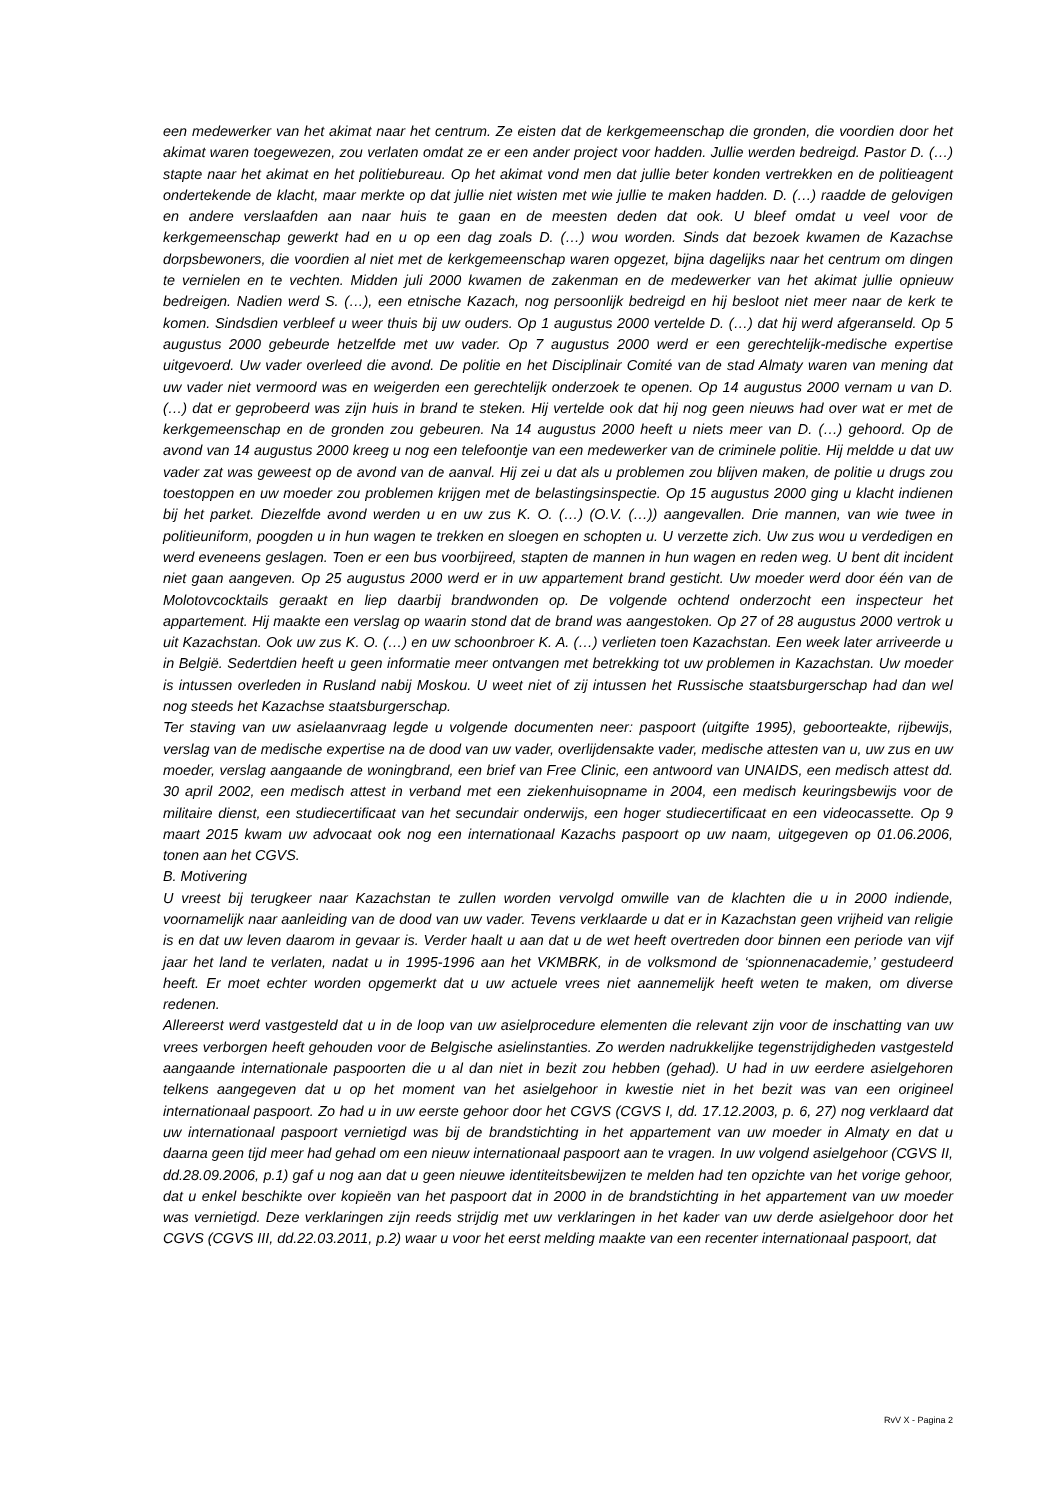een medewerker van het akimat naar het centrum. Ze eisten dat de kerkgemeenschap die gronden, die voordien door het akimat waren toegewezen, zou verlaten omdat ze er een ander project voor hadden. Jullie werden bedreigd. Pastor D. (…) stapte naar het akimat en het politiebureau. Op het akimat vond men dat jullie beter konden vertrekken en de politieagent ondertekende de klacht, maar merkte op dat jullie niet wisten met wie jullie te maken hadden. D. (…) raadde de gelovigen en andere verslaafden aan naar huis te gaan en de meesten deden dat ook. U bleef omdat u veel voor de kerkgemeenschap gewerkt had en u op een dag zoals D. (…) wou worden. Sinds dat bezoek kwamen de Kazachse dorpsbewoners, die voordien al niet met de kerkgemeenschap waren opgezet, bijna dagelijks naar het centrum om dingen te vernielen en te vechten. Midden juli 2000 kwamen de zakenman en de medewerker van het akimat jullie opnieuw bedreigen. Nadien werd S. (…), een etnische Kazach, nog persoonlijk bedreigd en hij besloot niet meer naar de kerk te komen. Sindsdien verbleef u weer thuis bij uw ouders. Op 1 augustus 2000 vertelde D. (…) dat hij werd afgeranseld. Op 5 augustus 2000 gebeurde hetzelfde met uw vader. Op 7 augustus 2000 werd er een gerechtelijk-medische expertise uitgevoerd. Uw vader overleed die avond. De politie en het Disciplinair Comité van de stad Almaty waren van mening dat uw vader niet vermoord was en weigerden een gerechtelijk onderzoek te openen. Op 14 augustus 2000 vernam u van D. (…) dat er geprobeerd was zijn huis in brand te steken. Hij vertelde ook dat hij nog geen nieuws had over wat er met de kerkgemeenschap en de gronden zou gebeuren. Na 14 augustus 2000 heeft u niets meer van D. (…) gehoord. Op de avond van 14 augustus 2000 kreeg u nog een telefoontje van een medewerker van de criminele politie. Hij meldde u dat uw vader zat was geweest op de avond van de aanval. Hij zei u dat als u problemen zou blijven maken, de politie u drugs zou toestoppen en uw moeder zou problemen krijgen met de belastingsinspectie. Op 15 augustus 2000 ging u klacht indienen bij het parket. Diezelfde avond werden u en uw zus K. O. (…) (O.V. (…)) aangevallen. Drie mannen, van wie twee in politieuniform, poogden u in hun wagen te trekken en sloegen en schopten u. U verzette zich. Uw zus wou u verdedigen en werd eveneens geslagen. Toen er een bus voorbijreed, stapten de mannen in hun wagen en reden weg. U bent dit incident niet gaan aangeven. Op 25 augustus 2000 werd er in uw appartement brand gesticht. Uw moeder werd door één van de Molotovcocktails geraakt en liep daarbij brandwonden op. De volgende ochtend onderzocht een inspecteur het appartement. Hij maakte een verslag op waarin stond dat de brand was aangestoken. Op 27 of 28 augustus 2000 vertrok u uit Kazachstan. Ook uw zus K. O. (…) en uw schoonbroer K. A. (…) verlieten toen Kazachstan. Een week later arriveerde u in België. Sedertdien heeft u geen informatie meer ontvangen met betrekking tot uw problemen in Kazachstan. Uw moeder is intussen overleden in Rusland nabij Moskou. U weet niet of zij intussen het Russische staatsburgerschap had dan wel nog steeds het Kazachse staatsburgerschap.
Ter staving van uw asielaanvraag legde u volgende documenten neer: paspoort (uitgifte 1995), geboorteakte, rijbewijs, verslag van de medische expertise na de dood van uw vader, overlijdensakte vader, medische attesten van u, uw zus en uw moeder, verslag aangaande de woningbrand, een brief van Free Clinic, een antwoord van UNAIDS, een medisch attest dd. 30 april 2002, een medisch attest in verband met een ziekenhuisopname in 2004, een medisch keuringsbewijs voor de militaire dienst, een studiecertificaat van het secundair onderwijs, een hoger studiecertificaat en een videocassette. Op 9 maart 2015 kwam uw advocaat ook nog een internationaal Kazachs paspoort op uw naam, uitgegeven op 01.06.2006, tonen aan het CGVS.
B. Motivering
U vreest bij terugkeer naar Kazachstan te zullen worden vervolgd omwille van de klachten die u in 2000 indiende, voornamelijk naar aanleiding van de dood van uw vader. Tevens verklaarde u dat er in Kazachstan geen vrijheid van religie is en dat uw leven daarom in gevaar is. Verder haalt u aan dat u de wet heeft overtreden door binnen een periode van vijf jaar het land te verlaten, nadat u in 1995-1996 aan het VKMBRK, in de volksmond de ‘spionnenacademie,’ gestudeerd heeft. Er moet echter worden opgemerkt dat u uw actuele vrees niet aannemelijk heeft weten te maken, om diverse redenen.
Allereerst werd vastgesteld dat u in de loop van uw asielprocedure elementen die relevant zijn voor de inschatting van uw vrees verborgen heeft gehouden voor de Belgische asielinstanties. Zo werden nadrukkelijke tegenstrijdigheden vastgesteld aangaande internationale paspoorten die u al dan niet in bezit zou hebben (gehad). U had in uw eerdere asielgehoren telkens aangegeven dat u op het moment van het asielgehoor in kwestie niet in het bezit was van een origineel internationaal paspoort. Zo had u in uw eerste gehoor door het CGVS (CGVS I, dd. 17.12.2003, p. 6, 27) nog verklaard dat uw internationaal paspoort vernietigd was bij de brandstichting in het appartement van uw moeder in Almaty en dat u daarna geen tijd meer had gehad om een nieuw internationaal paspoort aan te vragen. In uw volgend asielgehoor (CGVS II, dd.28.09.2006, p.1) gaf u nog aan dat u geen nieuwe identiteitsbewijzen te melden had ten opzichte van het vorige gehoor, dat u enkel beschikte over kopieën van het paspoort dat in 2000 in de brandstichting in het appartement van uw moeder was vernietigd. Deze verklaringen zijn reeds strijdig met uw verklaringen in het kader van uw derde asielgehoor door het CGVS (CGVS III, dd.22.03.2011, p.2) waar u voor het eerst melding maakte van een recenter internationaal paspoort, dat
RvV X - Pagina 2